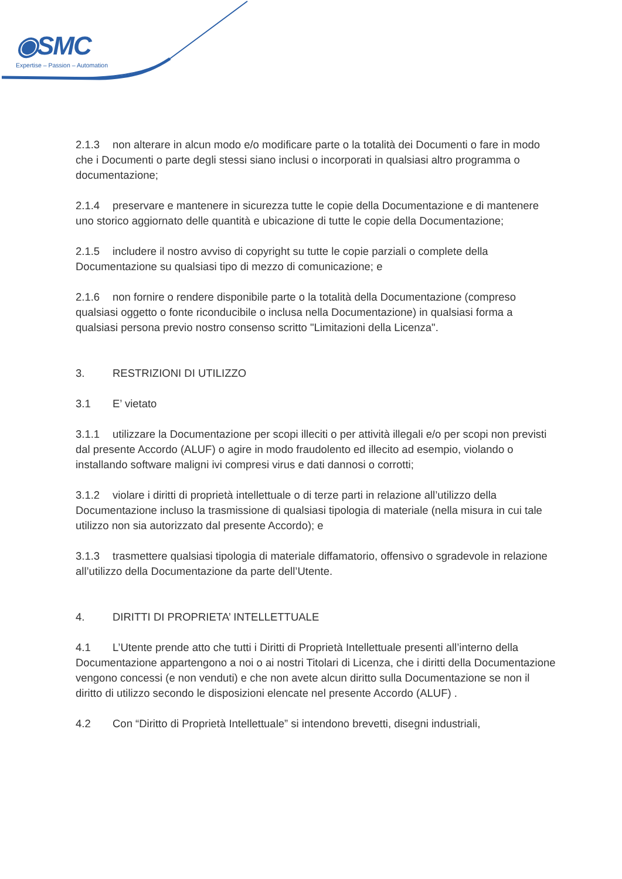◉SMC
Expertise – Passion – Automation
2.1.3 non alterare in alcun modo e/o modificare parte o la totalità dei Documenti o fare in modo che i Documenti o parte degli stessi siano inclusi o incorporati in qualsiasi altro programma o documentazione;
2.1.4 preservare e mantenere in sicurezza tutte le copie della Documentazione e di mantenere uno storico aggiornato delle quantità e ubicazione di tutte le copie della Documentazione;
2.1.5 includere il nostro avviso di copyright su tutte le copie parziali o complete della Documentazione su qualsiasi tipo di mezzo di comunicazione; e
2.1.6 non fornire o rendere disponibile parte o la totalità della Documentazione (compreso qualsiasi oggetto o fonte riconducibile o inclusa nella Documentazione) in qualsiasi forma a qualsiasi persona previo nostro consenso scritto "Limitazioni della Licenza".
3. RESTRIZIONI DI UTILIZZO
3.1 E’ vietato
3.1.1 utilizzare la Documentazione per scopi illeciti o per attività illegali e/o per scopi non previsti dal presente Accordo (ALUF) o agire in modo fraudolento ed illecito ad esempio, violando o installando software maligni ivi compresi virus e dati dannosi o corrotti;
3.1.2 violare i diritti di proprietà intellettuale o di terze parti in relazione all’utilizzo della Documentazione incluso la trasmissione di qualsiasi tipologia di materiale (nella misura in cui tale utilizzo non sia autorizzato dal presente Accordo); e
3.1.3 trasmettere qualsiasi tipologia di materiale diffamatorio, offensivo o sgradevole in relazione all’utilizzo della Documentazione da parte dell’Utente.
4. DIRITTI DI PROPRIETA’ INTELLETTUALE
4.1 L’Utente prende atto che tutti i Diritti di Proprietà Intellettuale presenti all’interno della Documentazione appartengono a noi o ai nostri Titolari di Licenza, che i diritti della Documentazione vengono concessi (e non venduti) e che non avete alcun diritto sulla Documentazione se non il diritto di utilizzo secondo le disposizioni elencate nel presente Accordo (ALUF) .
4.2 Con “Diritto di Proprietà Intellettuale” si intendono brevetti, disegni industriali,